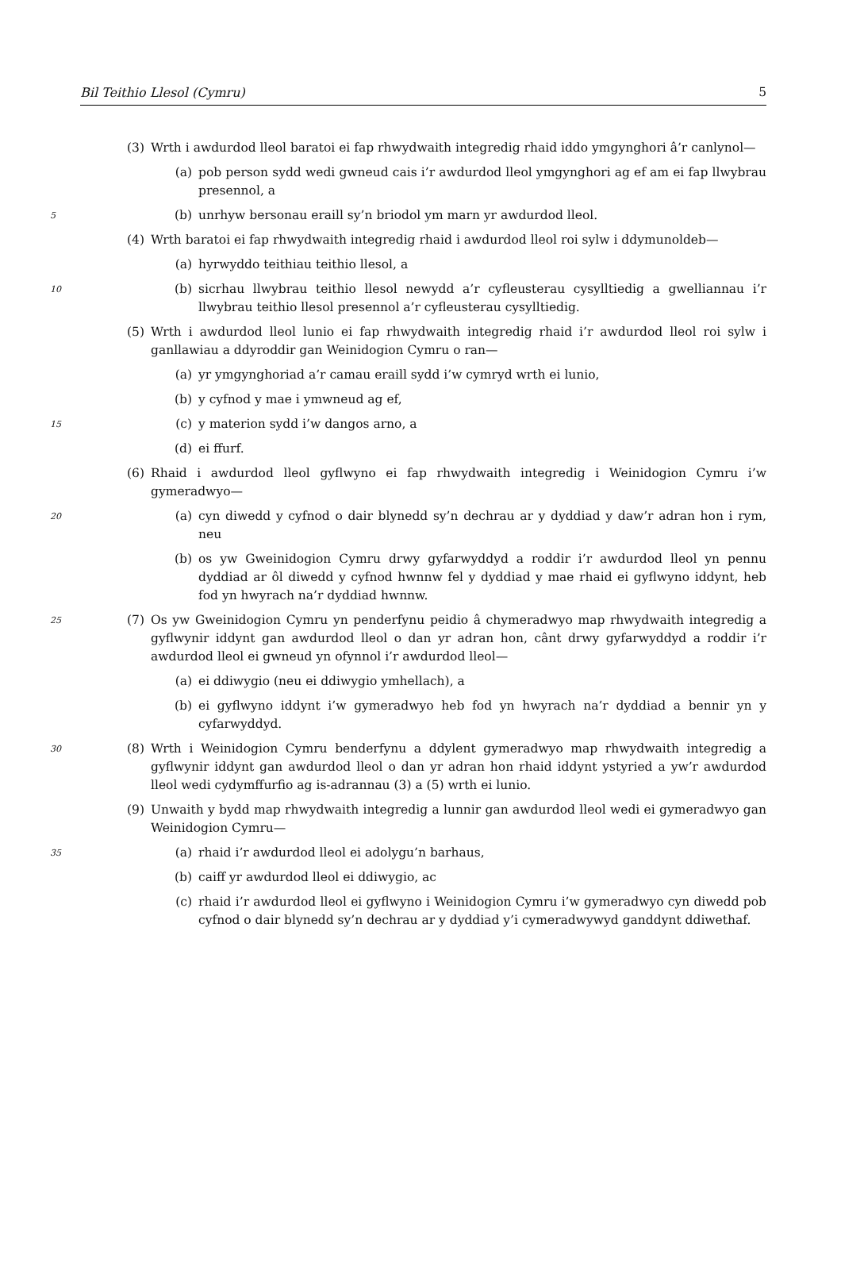Bil Teithio Llesol (Cymru) 5
(3) Wrth i awdurdod lleol baratoi ei fap rhwydwaith integredig rhaid iddo ymgynghori â’r canlynol—
(a) pob person sydd wedi gwneud cais i’r awdurdod lleol ymgynghori ag ef am ei fap llwybrau presennol, a
5 (b) unrhyw bersonau eraill sy’n briodol ym marn yr awdurdod lleol.
(4) Wrth baratoi ei fap rhwydwaith integredig rhaid i awdurdod lleol roi sylw i ddymunoldeb—
(a) hyrwyddo teithiau teithio llesol, a
10 (b) sicrhau llwybrau teithio llesol newydd a’r cyfleusterau cysylltiedig a gwelliannau i’r llwybrau teithio llesol presennol a’r cyfleusterau cysylltiedig.
(5) Wrth i awdurdod lleol lunio ei fap rhwydwaith integredig rhaid i’r awdurdod lleol roi sylw i ganllawiau a ddyroddir gan Weinidogion Cymru o ran—
(a) yr ymgynghoriad a’r camau eraill sydd i’w cymryd wrth ei lunio,
(b) y cyfnod y mae i ymwneud ag ef,
15 (c) y materion sydd i’w dangos arno, a
(d) ei ffurf.
(6) Rhaid i awdurdod lleol gyflwyno ei fap rhwydwaith integredig i Weinidogion Cymru i’w gymeradwyo—
20 (a) cyn diwedd y cyfnod o dair blynedd sy’n dechrau ar y dyddiad y daw’r adran hon i rym, neu
(b) os yw Gweinidogion Cymru drwy gyfarwyddyd a roddir i’r awdurdod lleol yn pennu dyddiad ar ôl diwedd y cyfnod hwnnw fel y dyddiad y mae rhaid ei gyflwyno iddynt, heb fod yn hwyrach na’r dyddiad hwnnw.
25 (7) Os yw Gweinidogion Cymru yn penderfynu peidio â chymeradwyo map rhwydwaith integredig a gyflwynir iddynt gan awdurdod lleol o dan yr adran hon, cânt drwy gyfarwyddyd a roddir i’r awdurdod lleol ei gwneud yn ofynnol i’r awdurdod lleol—
(a) ei ddiwygio (neu ei ddiwygio ymhellach), a
(b) ei gyflwyno iddynt i’w gymeradwyo heb fod yn hwyrach na’r dyddiad a bennir yn y cyfarwyddyd.
30 (8) Wrth i Weinidogion Cymru benderfynu a ddylent gymeradwyo map rhwydwaith integredig a gyflwynir iddynt gan awdurdod lleol o dan yr adran hon rhaid iddynt ystyried a yw’r awdurdod lleol wedi cydymffurfio ag is-adrannau (3) a (5) wrth ei lunio.
(9) Unwaith y bydd map rhwydwaith integredig a lunnir gan awdurdod lleol wedi ei gymeradwyo gan Weinidogion Cymru—
35 (a) rhaid i’r awdurdod lleol ei adolygu’n barhaus,
(b) caiff yr awdurdod lleol ei ddiwygio, ac
(c) rhaid i’r awdurdod lleol ei gyflwyno i Weinidogion Cymru i’w gymeradwyo cyn diwedd pob cyfnod o dair blynedd sy’n dechrau ar y dyddiad y’i cymeradwywyd ganddynt ddiwethaf.